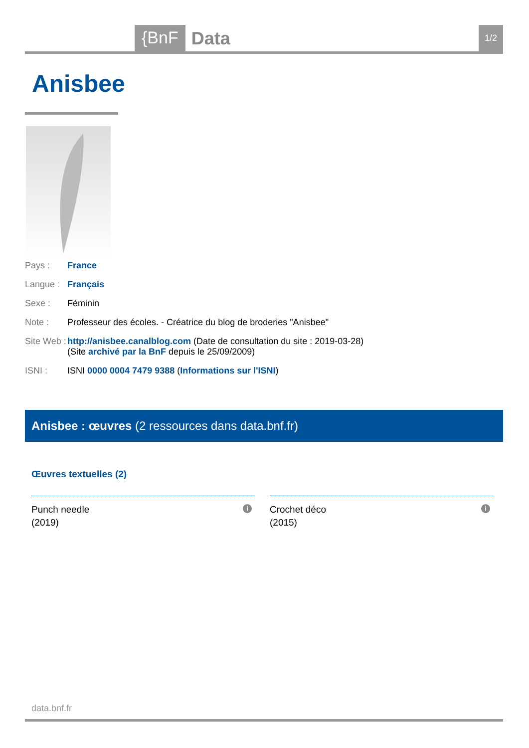{BnF Data 1/2
Anisbee
Pays : France
Langue :
Français
Sexe : Féminin
Note : Professeur des écoles. - Créatrice du blog de broderies "Anisbee"
Site Web :
http://anisbee.canalblog.com (Date de consultation du site : 2019-03-28) (Site archivé par la BnF depuis le 25/09/2009)
ISNI : ISNI 0000 0004 7479 9388 (Informations sur l'ISNI)
Anisbee : œuvres (2 ressources dans data.bnf.fr)
Œuvres textuelles (2)
Punch needle
(2019)
i
Crochet déco
(2015)
i
data.bnf.fr